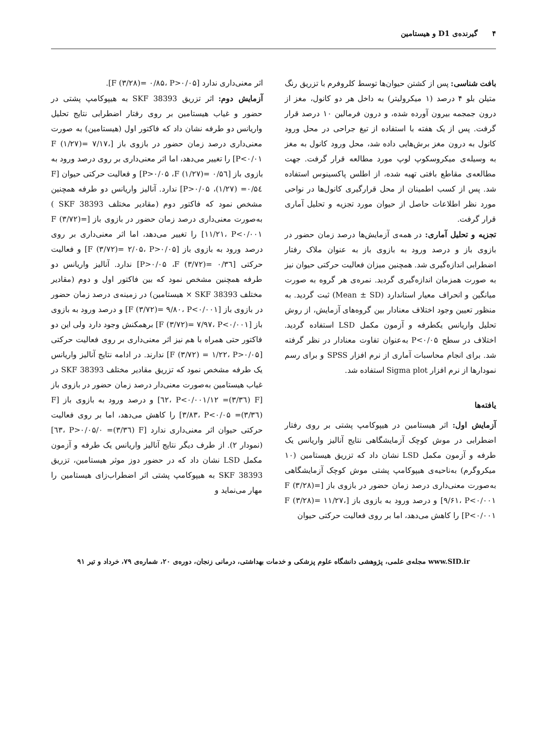۴ گیرنده‌ی D1 و هیستامین
بافت شناسی: پس از کشتن حیوان‌ها توسط کلروفرم با تزریق رنگ متیلن بلو ۴ درصد (۱ میکرولیتر) به داخل هر دو کانول، مغز از درون جمجمه بیرون آورده شده، و درون فرمالین ۱۰ درصد قرار گرفت. پس از یک هفته با استفاده از تیغ جراحی در محل ورود کانول به درون مغز برش‌هایی داده شد، محل ورود کانول به مغز به وسیله‌ی میکروسکوپ لوپ مورد مطالعه قرار گرفت. جهت مطالعه‌ی مقاطع بافتی تهیه شده، از اطلس پاکسینوس استفاده شد. پس از کسب اطمینان از محل قرارگیری کانول‌ها در نواحی مورد نظر اطلاعات حاصل از حیوان مورد تجزیه و تحلیل آماری قرار گرفت.
تجزیه و تحلیل آماری: در همه‌ی آزمایش‌ها درصد زمان حضور در بازوی باز و درصد ورود به بازوی باز به عنوان ملاک رفتار اضطرابی اندازه‌گیری شد. همچنین میزان فعالیت حرکتی حیوان نیز به صورت همزمان اندازه‌گیری گردید. نمره‌ی هر گروه به صورت میانگین و انحراف معیار استاندارد (Mean ± SD) ثبت گردید. به منظور تعیین وجود اختلاف معنادار بین گروه‌های آزمایش، از روش تحلیل واریانس یکطرفه و آزمون مکمل LSD استفاده گردید. اختلاف در سطح P<۰/۰۵ به‌عنوان تفاوت معنادار در نظر گرفته شد. برای انجام محاسبات آماری از نرم افزار SPSS و برای رسم نمودارها از نرم افزار Sigma plot استفاده شد.
یافته‌ها
آزمایش اول: اثر هیستامین در هیپوکامپ پشتی بر روی رفتار اضطرابی در موش کوچک آزمایشگاهی نتایج آنالیز واریانس یک طرفه و آزمون مکمل LSD نشان داد که تزریق هیستامین (۱۰ میکروگرم) به‌ناحیه‌ی هیپوکامپ پشتی موش کوچک آزمایشگاهی به‌صورت معنی‌داری درصد زمان حضور در بازوی باز [F (۳/۲۸)= ۹/۶۱، P<۰/۰۰۱] و درصد ورود به بازوی باز [F (۳/۲۸)= ۱۱/۲۷، P<۰/۰۰۱] را کاهش می‌دهد، اما بر روی فعالیت حرکتی حیوان
اثر معنی‌داری ندارد [F (۳/۲۸)= ۰/۸۵، P>۰/۰۵].
آزمایش دوم: اثر تزریق SKF 38393 به هیپوکامپ پشتی در حضور و غیاب هیستامین بر روی رفتار اضطرابی نتایج تحلیل واریانس دو طرفه نشان داد که فاکتور اول (هیستامین) به صورت معنی‌داری درصد زمان حضور در بازوی باز [F (۱/۲۷)= ۷/۱۷، P<۰/۰۱] را تغییر می‌دهد، اما اثر معنی‌داری بر روی درصد ورود به بازوی باز [F (۱/۲۷)= ۰/۵٦، P>۰/۰۵] و فعالیت حرکتی حیوان [F (۱/۲۷) =۰/۵٤، P>۰/۰۵] ندارد. آنالیز واریانس دو طرفه همچنین مشخص نمود که فاکتور دوم (مقادیر مختلف SKF 38393 ) به‌صورت معنی‌داری درصد زمان حضور در بازوی باز [F (۳/۷۲)= ۱۱/۲۱، P<۰/۰۰۱] را تغییر می‌دهد، اما اثر معنی‌داری بر روی درصد ورود به بازوی باز [F (۳/۷۲)= ۲/۰۵، P>۰/۰۵] و فعالیت حرکتی [F (۳/۷۲)= ۰/۳٦، P>۰/۰۵] ندارد. آنالیز واریانس دو طرفه همچنین مشخص نمود که بین فاکتور اول و دوم (مقادیر مختلف SKF 38393 × هیستامین) در زمینه‌ی درصد زمان حضور در بازوی باز [F (۳/۷۲)= ۹/۸۰، P<۰/۰۰۱] و درصد ورود به بازوی باز [F (۳/۷۲)= ۷/۹۷، P<۰/۰۰۱] برهمکنش وجود دارد ولی این دو فاکتور حتی همراه با هم نیز اثر معنی‌داری بر روی فعالیت حرکتی [F (۳/۷۲) = ۱/۲۲، P>۰/۰۵] ندارند. در ادامه نتایج آنالیز واریانس یک طرفه مشخص نمود که تزریق مقادیر مختلف SKF 38393 در غیاب هیستامین به‌صورت معنی‌دار درصد زمان حضور در بازوی باز [F (۳/۳٦)= ۱۲/٦۲، P<۰/۰۰۱] و درصد ورود به بازوی باز [F (۳/۳٦)= ۳/۸۳، P<۰/۰۵] را کاهش می‌دهد، اما بر روی فعالیت حرکتی حیوان اثر معنی‌داری ندارد [F (۳/۳٦)= ۰/٦۳، P>۰/۰۵] (نمودار ۲). از طرف دیگر نتایج آنالیز واریانس یک طرفه و آزمون مکمل LSD نشان داد که در حضور دوز موثر هیستامین، تزریق SKF 38393 به هیپوکامپ پشتی اثر اضطراب‌زای هیستامین را مهار می‌نماید و
www.SID.ir مجله‌ی علمی، پژوهشی دانشگاه علوم پزشکی و خدمات بهداشتی، درمانی زنجان، دوره‌ی ۲۰، شماره‌ی ۷۹، خرداد و تیر ۹۱